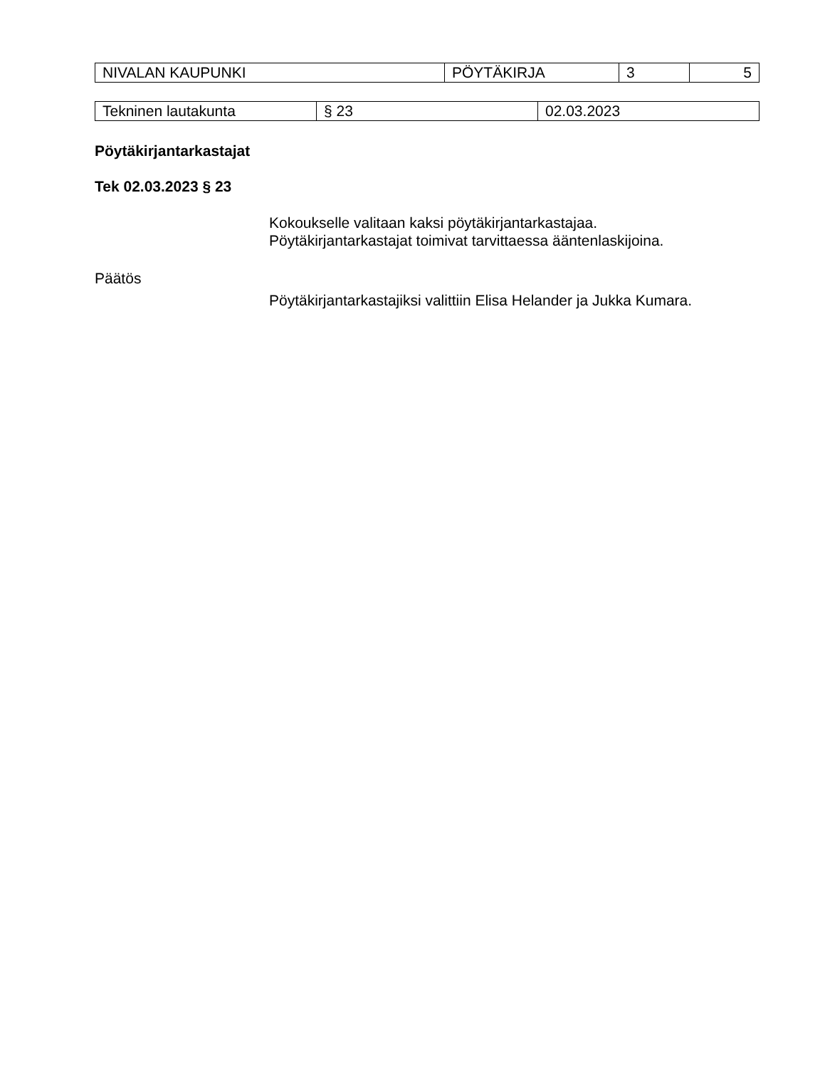| NIVALAN KAUPUNKI | PÖYTÄKIRJA | 3 | 5 |
| Tekninen lautakunta | § 23 | 02.03.2023 |
Pöytäkirjantarkastajat
Tek 02.03.2023 § 23
Kokoukselle valitaan kaksi pöytäkirjantarkastajaa.
Pöytäkirjantarkastajat toimivat tarvittaessa ääntenlaskijoina.
Päätös
Pöytäkirjantarkastajiksi valittiin Elisa Helander ja Jukka Kumara.